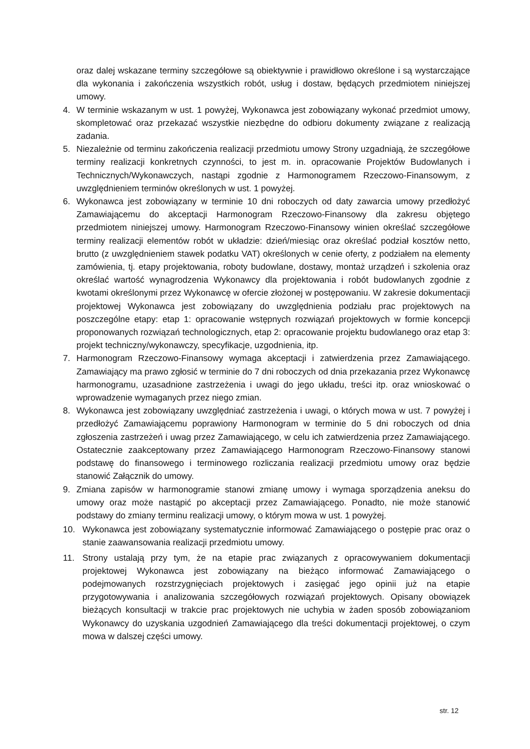oraz dalej wskazane terminy szczegółowe są obiektywnie i prawidłowo określone i są wystarczające dla wykonania i zakończenia wszystkich robót, usług i dostaw, będących przedmiotem niniejszej umowy.
4. W terminie wskazanym w ust. 1 powyżej, Wykonawca jest zobowiązany wykonać przedmiot umowy, skompletować oraz przekazać wszystkie niezbędne do odbioru dokumenty związane z realizacją zadania.
5. Niezależnie od terminu zakończenia realizacji przedmiotu umowy Strony uzgadniają, że szczegółowe terminy realizacji konkretnych czynności, to jest m. in. opracowanie Projektów Budowlanych i Technicznych/Wykonawczych, nastąpi zgodnie z Harmonogramem Rzeczowo-Finansowym, z uwzględnieniem terminów określonych w ust. 1 powyżej.
6. Wykonawca jest zobowiązany w terminie 10 dni roboczych od daty zawarcia umowy przedłożyć Zamawiającemu do akceptacji Harmonogram Rzeczowo-Finansowy dla zakresu objętego przedmiotem niniejszej umowy. Harmonogram Rzeczowo-Finansowy winien określać szczegółowe terminy realizacji elementów robót w układzie: dzień/miesiąc oraz określać podział kosztów netto, brutto (z uwzględnieniem stawek podatku VAT) określonych w cenie oferty, z podziałem na elementy zamówienia, tj. etapy projektowania, roboty budowlane, dostawy, montaż urządzeń i szkolenia oraz określać wartość wynagrodzenia Wykonawcy dla projektowania i robót budowlanych zgodnie z kwotami określonymi przez Wykonawcę w ofercie złożonej w postępowaniu. W zakresie dokumentacji projektowej Wykonawca jest zobowiązany do uwzględnienia podziału prac projektowych na poszczególne etapy: etap 1: opracowanie wstępnych rozwiązań projektowych w formie koncepcji proponowanych rozwiązań technologicznych, etap 2: opracowanie projektu budowlanego oraz etap 3: projekt techniczny/wykonawczy, specyfikacje, uzgodnienia, itp.
7. Harmonogram Rzeczowo-Finansowy wymaga akceptacji i zatwierdzenia przez Zamawiającego. Zamawiający ma prawo zgłosić w terminie do 7 dni roboczych od dnia przekazania przez Wykonawcę harmonogramu, uzasadnione zastrzeżenia i uwagi do jego układu, treści itp. oraz wnioskować o wprowadzenie wymaganych przez niego zmian.
8. Wykonawca jest zobowiązany uwzględniać zastrzeżenia i uwagi, o których mowa w ust. 7 powyżej i przedłożyć Zamawiającemu poprawiony Harmonogram w terminie do 5 dni roboczych od dnia zgłoszenia zastrzeżeń i uwag przez Zamawiającego, w celu ich zatwierdzenia przez Zamawiającego. Ostatecznie zaakceptowany przez Zamawiającego Harmonogram Rzeczowo-Finansowy stanowi podstawę do finansowego i terminowego rozliczania realizacji przedmiotu umowy oraz będzie stanowić Załącznik do umowy.
9. Zmiana zapisów w harmonogramie stanowi zmianę umowy i wymaga sporządzenia aneksu do umowy oraz może nastąpić po akceptacji przez Zamawiającego. Ponadto, nie może stanowić podstawy do zmiany terminu realizacji umowy, o którym mowa w ust. 1 powyżej.
10. Wykonawca jest zobowiązany systematycznie informować Zamawiającego o postępie prac oraz o stanie zaawansowania realizacji przedmiotu umowy.
11. Strony ustalają przy tym, że na etapie prac związanych z opracowywaniem dokumentacji projektowej Wykonawca jest zobowiązany na bieżąco informować Zamawiającego o podejmowanych rozstrzygnięciach projektowych i zasięgać jego opinii już na etapie przygotowywania i analizowania szczegółowych rozwiązań projektowych. Opisany obowiązek bieżących konsultacji w trakcie prac projektowych nie uchybia w żaden sposób zobowiązaniom Wykonawcy do uzyskania uzgodnień Zamawiającego dla treści dokumentacji projektowej, o czym mowa w dalszej części umowy.
str. 12